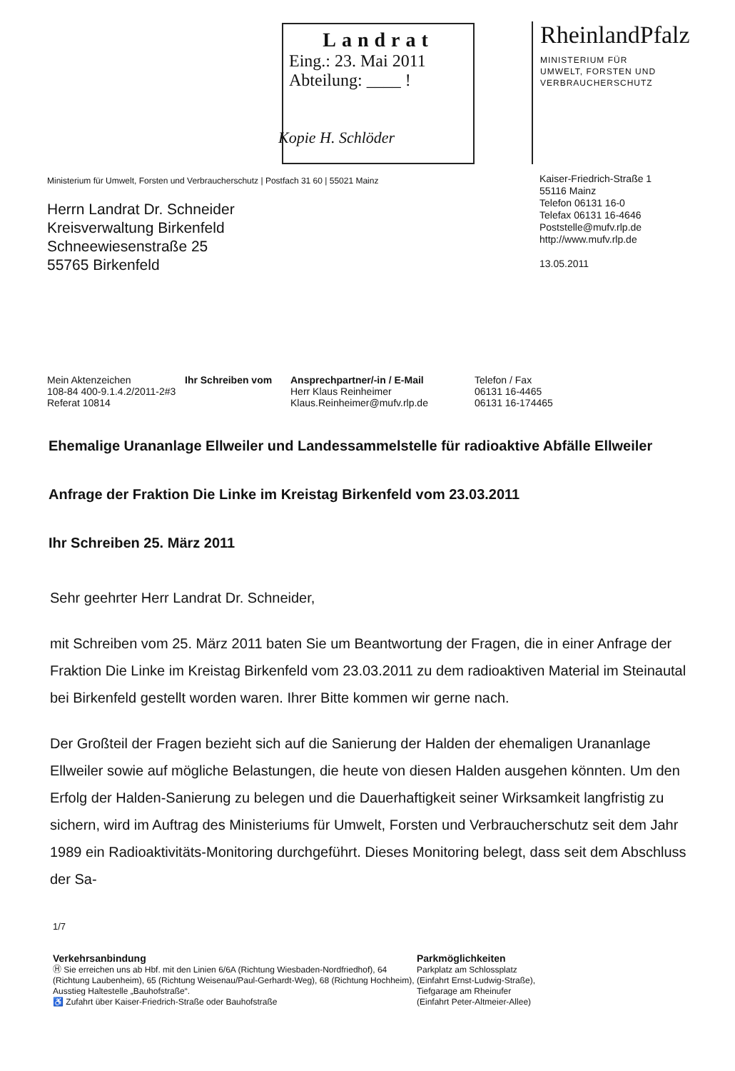Landrat
Eing.: 23. Mai 2011
Abteilung: ____ !
RheinlandPfalz
MINISTERIUM FÜR
UMWELT, FORSTEN UND
VERBRAUCHERSCHUTZ
Kopie H. Schlöder
Ministerium für Umwelt, Forsten und Verbraucherschutz | Postfach 31 60 | 55021 Mainz
Herrn Landrat Dr. Schneider
Kreisverwaltung Birkenfeld
Schneewiesenstraße 25
55765 Birkenfeld
Kaiser-Friedrich-Straße 1
55116 Mainz
Telefon 06131 16-0
Telefax 06131 16-4646
Poststelle@mufv.rlp.de
http://www.mufv.rlp.de
13.05.2011
| Mein Aktenzeichen | Ihr Schreiben vom | Ansprechpartner/-in / E-Mail | Telefon / Fax |
| --- | --- | --- | --- |
| 108-84 400-9.1.4.2/2011-2#3 Referat 10814 | | Herr Klaus Reinheimer Klaus.Reinheimer@mufv.rlp.de | 06131 16-4465 06131 16-174465 |
Ehemalige Urananlage Ellweiler und Landessammelstelle für radioaktive Abfälle Ellweiler
Anfrage der Fraktion Die Linke im Kreistag Birkenfeld vom 23.03.2011
Ihr Schreiben 25. März 2011
Sehr geehrter Herr Landrat Dr. Schneider,
mit Schreiben vom 25. März 2011 baten Sie um Beantwortung der Fragen, die in einer Anfrage der Fraktion Die Linke im Kreistag Birkenfeld vom 23.03.2011 zu dem radioaktiven Material im Steinautal bei Birkenfeld gestellt worden waren. Ihrer Bitte kommen wir gerne nach.
Der Großteil der Fragen bezieht sich auf die Sanierung der Halden der ehemaligen Urananlage Ellweiler sowie auf mögliche Belastungen, die heute von diesen Halden ausgehen könnten. Um den Erfolg der Halden-Sanierung zu belegen und die Dauerhaftigkeit seiner Wirksamkeit langfristig zu sichern, wird im Auftrag des Ministeriums für Umwelt, Forsten und Verbraucherschutz seit dem Jahr 1989 ein Radioaktivitäts-Monitoring durchgeführt. Dieses Monitoring belegt, dass seit dem Abschluss der Sa-
1/7
Verkehrsanbindung
Ⓗ Sie erreichen uns ab Hbf. mit den Linien 6/6A (Richtung Wiesbaden-Nordfriedhof), 64 (Richtung Laubenheim), 65 (Richtung Weisenau/Paul-Gerhardt-Weg), 68 (Richtung Hochheim), Ausstieg Haltestelle „Bauhofstraße“.
♿ Zufahrt über Kaiser-Friedrich-Straße oder Bauhofstraße
Parkmöglichkeiten
Parkplatz am Schlossplatz
(Einfahrt Ernst-Ludwig-Straße),
Tiefgarage am Rheinufer
(Einfahrt Peter-Altmeier-Allee)